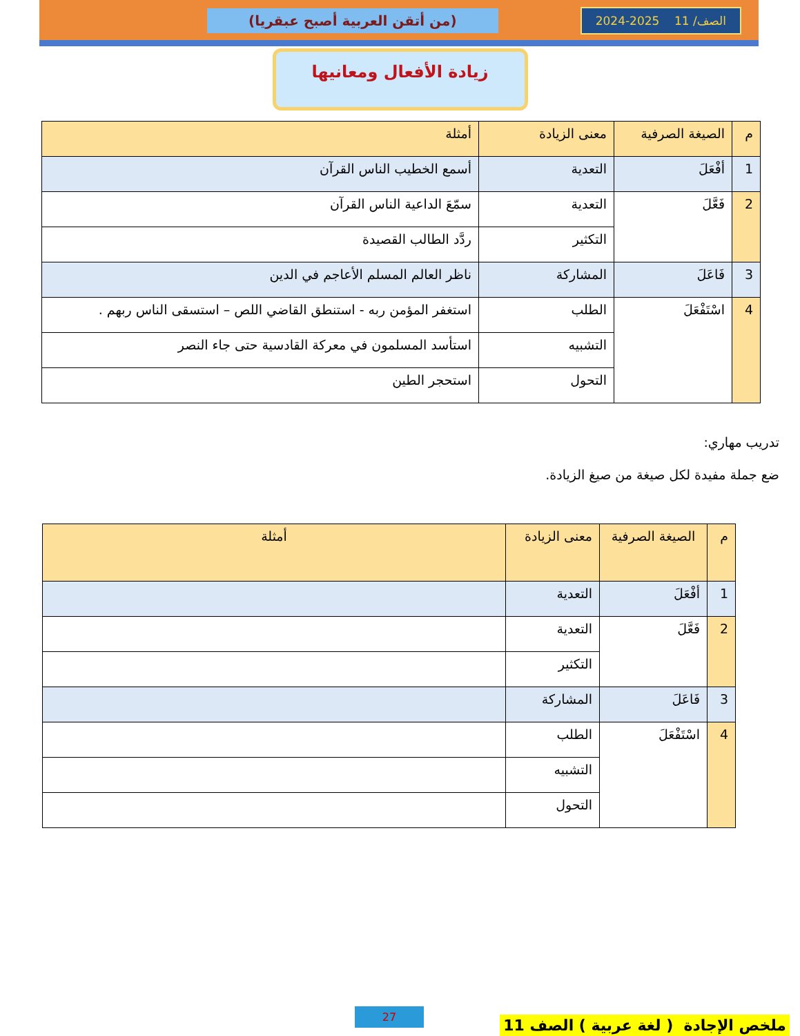الصف/ 11 2025-2024 (من أتقن العربية أصبح عبقريا)
زيادة الأفعال ومعانيها
| م | الصيغة الصرفية | معنى الزيادة | أمثلة |
| --- | --- | --- | --- |
| 1 | أفْعَلَ | التعدية | أسمع الخطيب الناس القرآن |
| 2 | فَعَّلَ | التعدية | سمّعَ الداعية الناس القرآن |
| | | التكثير | ردَّد الطالب القصيدة |
| 3 | فَاعَلَ | المشاركة | ناظر العالم المسلم الأعاجم في الدين |
| 4 | اسْتَفْعَلَ | الطلب | استغفر المؤمن ربه - استنطق القاضي اللص – استسقى الناس ربهم . |
| | | التشبيه | استأسد المسلمون في معركة القادسية حتى جاء النصر |
| | | التحول | استحجر الطين |
تدريب مهاري:
ضع جملة مفيدة لكل صيغة من صيغ الزيادة.
| م | الصيغة الصرفية | معنى الزيادة | أمثلة |
| --- | --- | --- | --- |
| 1 | أفْعَلَ | التعدية | |
| 2 | فَعَّلَ | التعدية | |
| | | التكثير | |
| 3 | فَاعَلَ | المشاركة | |
| 4 | اسْتَفْعَلَ | الطلب | |
| | | التشبيه | |
| | | التحول | |
ملخص الإجادة ( لغة عربية ) الصف 11 27